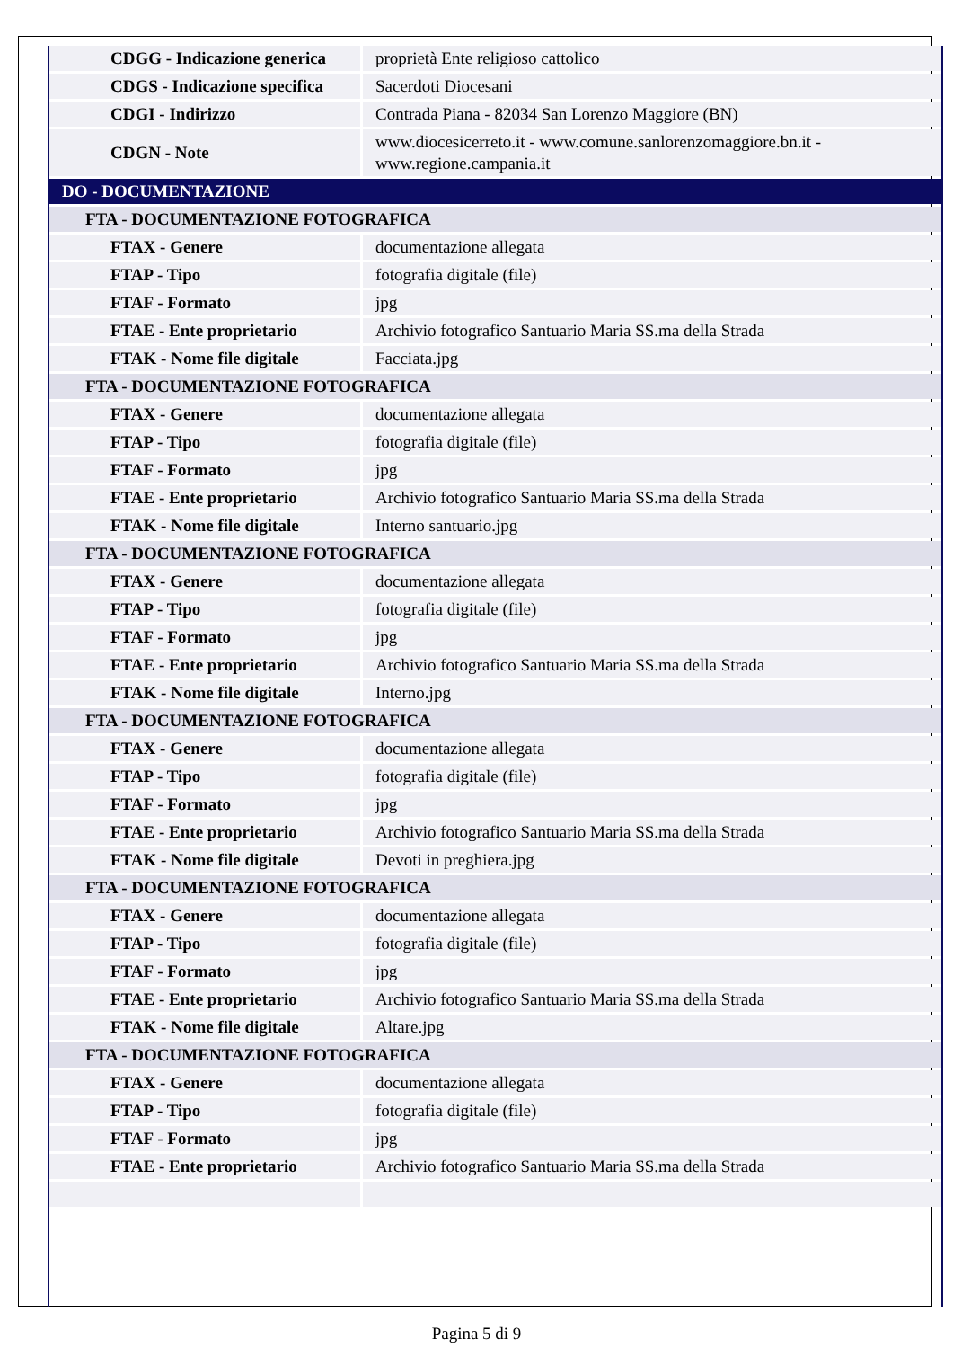| CDGG - Indicazione generica | proprietà Ente religioso cattolico |
| CDGS - Indicazione specifica | Sacerdoti Diocesani |
| CDGI - Indirizzo | Contrada Piana - 82034 San Lorenzo Maggiore (BN) |
| CDGN - Note | www.diocesicerreto.it - www.comune.sanlorenzomaggiore.bn.it - www.regione.campania.it |
| DO - DOCUMENTAZIONE | |
| FTA - DOCUMENTAZIONE FOTOGRAFICA | |
| FTAX - Genere | documentazione allegata |
| FTAP - Tipo | fotografia digitale (file) |
| FTAF - Formato | jpg |
| FTAE - Ente proprietario | Archivio fotografico Santuario Maria SS.ma della Strada |
| FTAK - Nome file digitale | Facciata.jpg |
| FTA - DOCUMENTAZIONE FOTOGRAFICA | |
| FTAX - Genere | documentazione allegata |
| FTAP - Tipo | fotografia digitale (file) |
| FTAF - Formato | jpg |
| FTAE - Ente proprietario | Archivio fotografico Santuario Maria SS.ma della Strada |
| FTAK - Nome file digitale | Interno santuario.jpg |
| FTA - DOCUMENTAZIONE FOTOGRAFICA | |
| FTAX - Genere | documentazione allegata |
| FTAP - Tipo | fotografia digitale (file) |
| FTAF - Formato | jpg |
| FTAE - Ente proprietario | Archivio fotografico Santuario Maria SS.ma della Strada |
| FTAK - Nome file digitale | Interno.jpg |
| FTA - DOCUMENTAZIONE FOTOGRAFICA | |
| FTAX - Genere | documentazione allegata |
| FTAP - Tipo | fotografia digitale (file) |
| FTAF - Formato | jpg |
| FTAE - Ente proprietario | Archivio fotografico Santuario Maria SS.ma della Strada |
| FTAK - Nome file digitale | Devoti in preghiera.jpg |
| FTA - DOCUMENTAZIONE FOTOGRAFICA | |
| FTAX - Genere | documentazione allegata |
| FTAP - Tipo | fotografia digitale (file) |
| FTAF - Formato | jpg |
| FTAE - Ente proprietario | Archivio fotografico Santuario Maria SS.ma della Strada |
| FTAK - Nome file digitale | Altare.jpg |
| FTA - DOCUMENTAZIONE FOTOGRAFICA | |
| FTAX - Genere | documentazione allegata |
| FTAP - Tipo | fotografia digitale (file) |
| FTAF - Formato | jpg |
| FTAE - Ente proprietario | Archivio fotografico Santuario Maria SS.ma della Strada |
Pagina 5 di 9